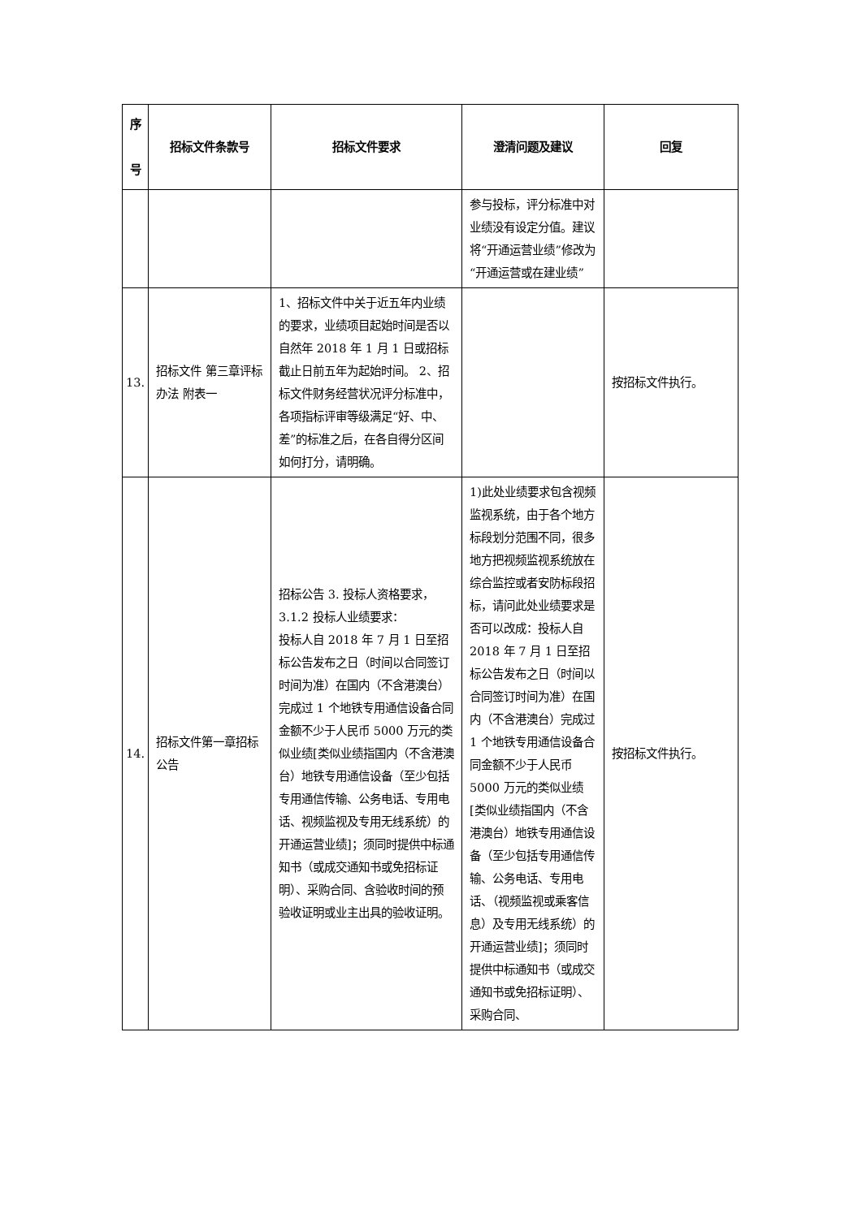| 序 号 | 招标文件条款号 | 招标文件要求 | 澄清问题及建议 | 回复 |
| --- | --- | --- | --- | --- |
| | | | 参与投标，评分标准中对业绩没有设定分值。建议将“开通运营业绩”修改为“开通运营或在建业绩” | |
| 13. | 招标文件 第三章评标办法 附表一 | 1、招标文件中关于近五年内业绩的要求，业绩项目起始时间是否以自然年 2018 年 1 月 1 日或招标截止日前五年为起始时间。 2、招标文件财务经营状况评分标准中，各项指标评审等级满足“好、中、差”的标准之后，在各自得分区间如何打分，请明确。 | | 按招标文件执行。 |
| 14. | 招标文件第一章招标公告 | 招标公告 3. 投标人资格要求，3.1.2 投标人业绩要求： 投标人自 2018 年 7 月 1 日至招标公告发布之日（时间以合同签订时间为准）在国内（不含港澳台）完成过 1 个地铁专用通信设备合同金额不少于人民币 5000 万元的类似业绩[类似业绩指国内（不含港澳台）地铁专用通信设备（至少包括专用通信传输、公务电话、专用电话、视频监视及专用无线系统）的开通运营业绩]；须同时提供中标通知书（或成交通知书或免招标证明）、采购合同、含验收时间的预验收证明或业主出具的验收证明。 | 1)此处业绩要求包含视频监视系统，由于各个地方标段划分范围不同，很多地方把视频监视系统放在综合监控或者安防标段招标，请问此处业绩要求是否可以改成：投标人自 2018 年 7 月 1 日至招标公告发布之日（时间以合同签订时间为准）在国内（不含港澳台）完成过 1 个地铁专用通信设备合同金额不少于人民币 5000 万元的类似业绩[类似业绩指国内（不含港澳台）地铁专用通信设备（至少包括专用通信传输、公务电话、专用电话、（视频监视或乘客信息）及专用无线系统）的开通运营业绩]；须同时提供中标通知书（或成交通知书或免招标证明）、采购合同、 | 按招标文件执行。 |